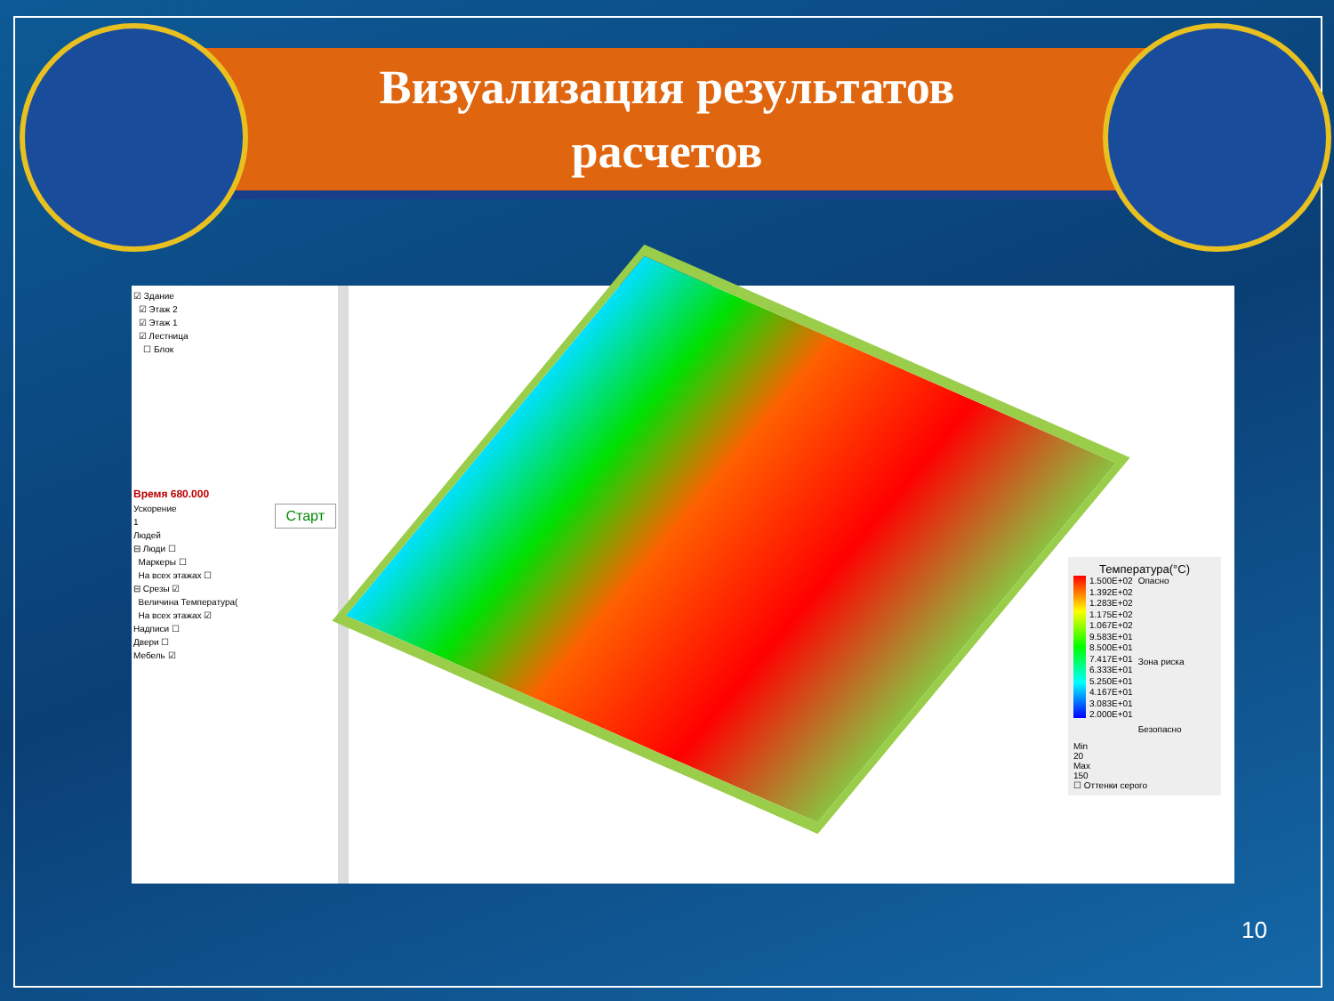Визуализация результатов
расчетов
☑ Здание
☑ Этаж 2
☑ Этаж 1
☑ Лестница
☐ Блок
Время 680.000
Ускорение Старт
1
Людей
⊟ Люди ☐
Маркеры ☐
На всех этажах ☐
⊟ Срезы ☑
Величина Температура(
На всех этажах ☑
Надписи ☐
Двери ☐
Мебель ☑
Температура(°C)
1.500E+02
1.392E+02
1.283E+02
1.175E+02
1.067E+02
9.583E+01
8.500E+01
7.417E+01
6.333E+01
5.250E+01
4.167E+01
3.083E+01
2.000E+01
Опасно
Зона риска
Безопасно
Min
20
Max
150
☐ Оттенки серого
10